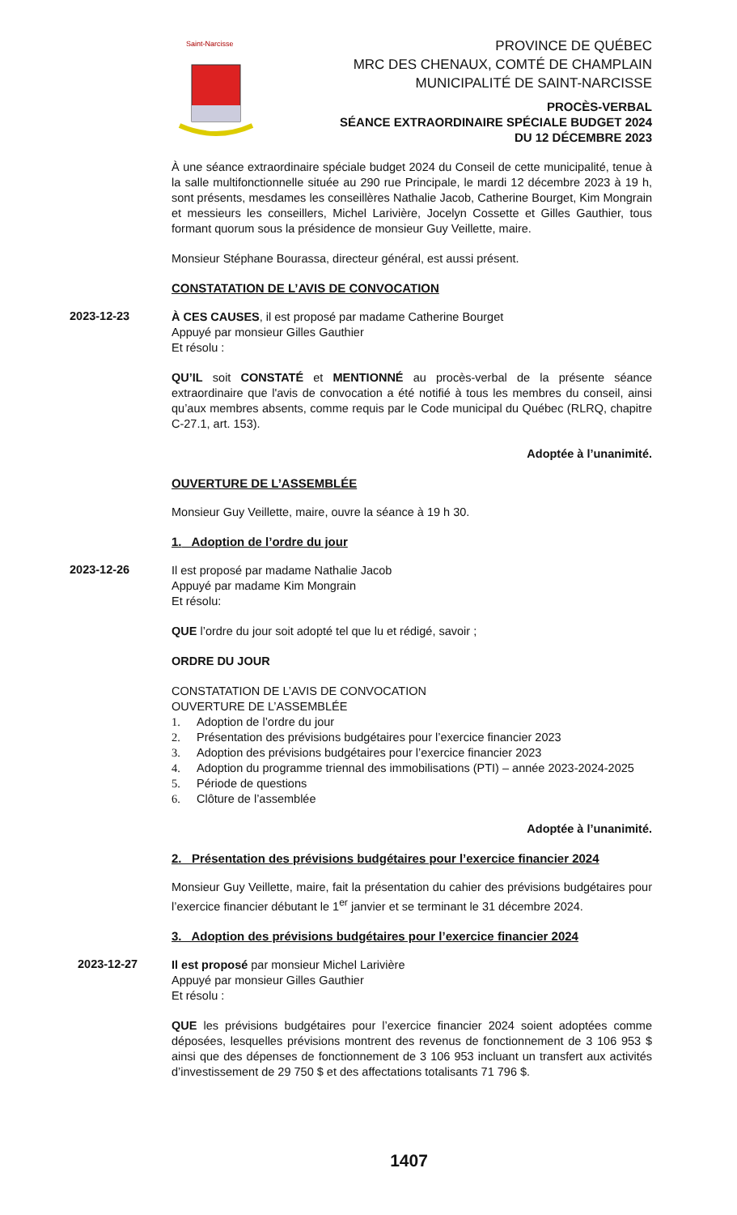Saint-Narcisse
PROVINCE DE QUÉBEC
MRC DES CHENAUX, COMTÉ DE CHAMPLAIN
MUNICIPALITÉ DE SAINT-NARCISSE
PROCÈS-VERBAL
SÉANCE EXTRAORDINAIRE SPÉCIALE BUDGET 2024
DU 12 DÉCEMBRE 2023
À une séance extraordinaire spéciale budget 2024 du Conseil de cette municipalité, tenue à la salle multifonctionnelle située au 290 rue Principale, le mardi 12 décembre 2023 à 19 h, sont présents, mesdames les conseillères Nathalie Jacob, Catherine Bourget, Kim Mongrain et messieurs les conseillers, Michel Larivière, Jocelyn Cossette et Gilles Gauthier, tous formant quorum sous la présidence de monsieur Guy Veillette, maire.
Monsieur Stéphane Bourassa, directeur général, est aussi présent.
CONSTATATION DE L’AVIS DE CONVOCATION
2023-12-23
À CES CAUSES, il est proposé par madame Catherine Bourget
Appuyé par monsieur Gilles Gauthier
Et résolu :
QU’IL soit CONSTATÉ et MENTIONNÉ au procès-verbal de la présente séance extraordinaire que l'avis de convocation a été notifié à tous les membres du conseil, ainsi qu’aux membres absents, comme requis par le Code municipal du Québec (RLRQ, chapitre C-27.1, art. 153).
Adoptée à l’unanimité.
OUVERTURE DE L’ASSEMBLÉE
Monsieur Guy Veillette, maire, ouvre la séance à 19 h 30.
1. Adoption de l’ordre du jour
2023-12-26
Il est proposé par madame Nathalie Jacob
Appuyé par madame Kim Mongrain
Et résolu:
QUE l’ordre du jour soit adopté tel que lu et rédigé, savoir ;
ORDRE DU JOUR
CONSTATATION DE L’AVIS DE CONVOCATION
OUVERTURE DE L’ASSEMBLÉE
1. Adoption de l’ordre du jour
2. Présentation des prévisions budgétaires pour l’exercice financier 2023
3. Adoption des prévisions budgétaires pour l’exercice financier 2023
4. Adoption du programme triennal des immobilisations (PTI) – année 2023-2024-2025
5. Période de questions
6. Clôture de l’assemblée
Adoptée à l’unanimité.
2. Présentation des prévisions budgétaires pour l’exercice financier 2024
Monsieur Guy Veillette, maire, fait la présentation du cahier des prévisions budgétaires pour l’exercice financier débutant le 1<sup>er</sup> janvier et se terminant le 31 décembre 2024.
3. Adoption des prévisions budgétaires pour l’exercice financier 2024
2023-12-27
Il est proposé par monsieur Michel Larivière
Appuyé par monsieur Gilles Gauthier
Et résolu :
QUE les prévisions budgétaires pour l’exercice financier 2024 soient adoptées comme déposées, lesquelles prévisions montrent des revenus de fonctionnement de 3 106 953 $ ainsi que des dépenses de fonctionnement de 3 106 953 incluant un transfert aux activités d’investissement de 29 750 $ et des affectations totalisants 71 796 $.
1407